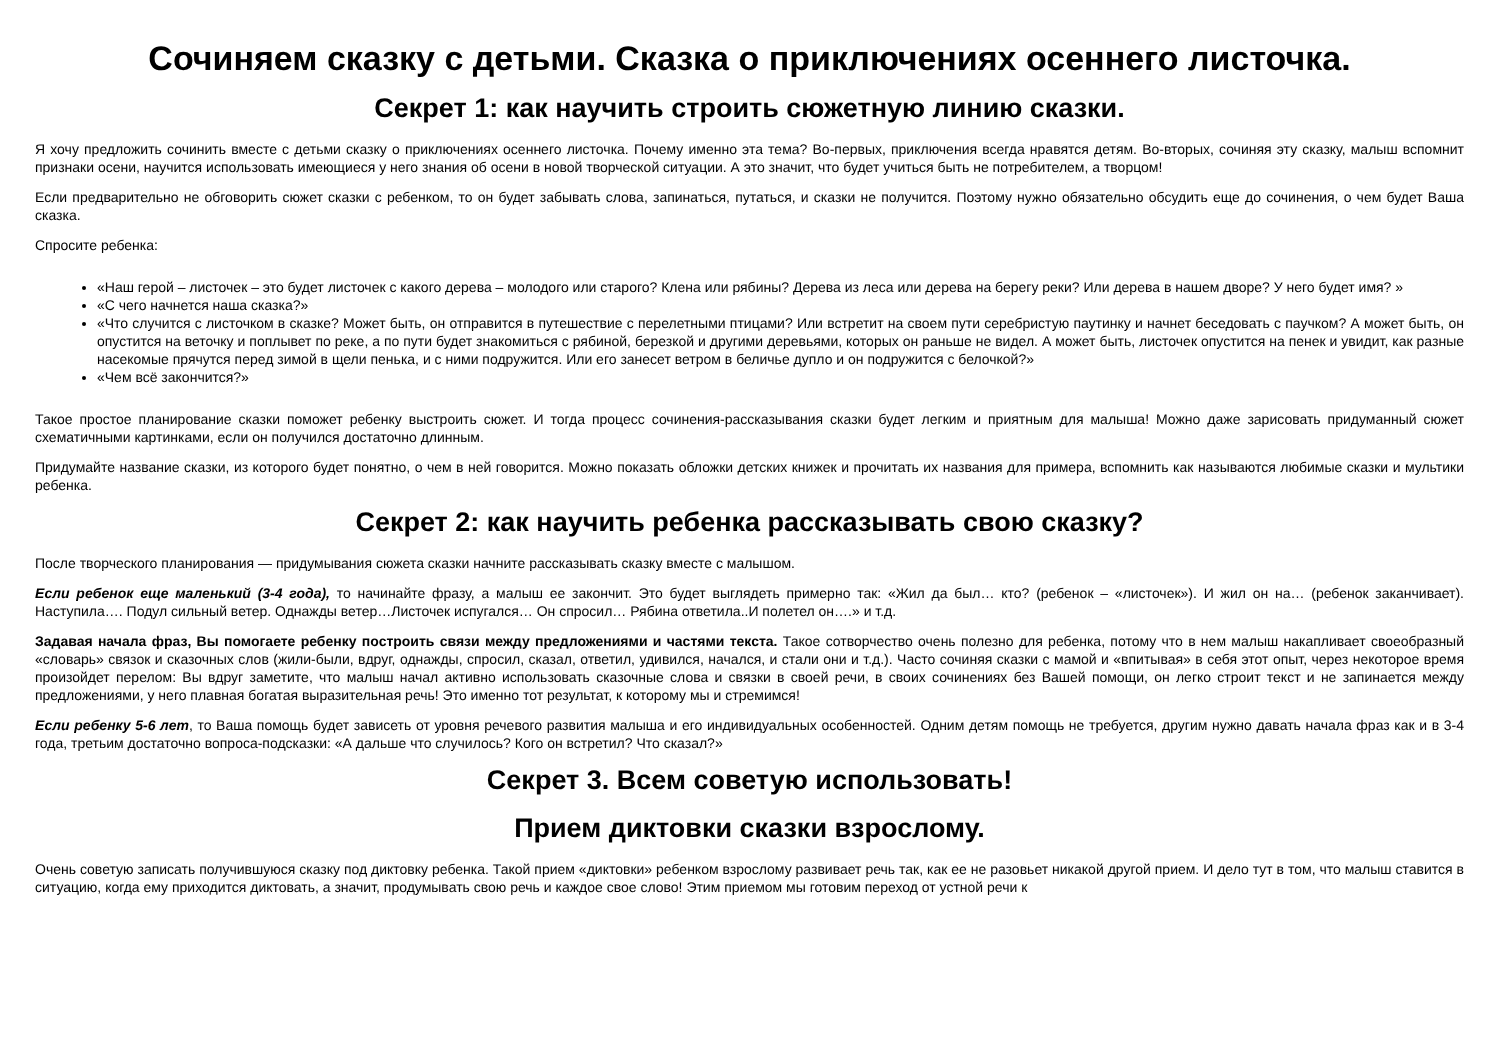Сочиняем сказку с детьми. Сказка о приключениях осеннего листочка.
Секрет 1: как научить строить сюжетную линию сказки.
Я хочу предложить сочинить вместе с детьми сказку о приключениях осеннего листочка. Почему именно эта тема? Во-первых, приключения всегда нравятся детям. Во-вторых, сочиняя эту сказку, малыш вспомнит признаки осени, научится использовать имеющиеся у него знания об осени в новой творческой ситуации. А это значит, что будет учиться быть не потребителем, а творцом!
Если предварительно не обговорить сюжет сказки с ребенком, то он будет забывать слова, запинаться, путаться, и сказки не получится. Поэтому нужно обязательно обсудить еще до сочинения, о чем будет Ваша сказка.
Спросите ребенка:
«Наш герой – листочек – это будет листочек с какого дерева – молодого или старого? Клена или рябины? Дерева из леса или дерева на берегу реки? Или дерева в нашем дворе? У него будет имя? »
«С чего начнется наша сказка?»
«Что случится с листочком в сказке? Может быть, он отправится в путешествие с перелетными птицами? Или встретит на своем пути серебристую паутинку и начнет беседовать с паучком? А может быть, он опустится на веточку и поплывет по реке, а по пути будет знакомиться с рябиной, березкой и другими деревьями, которых он раньше не видел. А может быть, листочек опустится на пенек и увидит, как разные насекомые прячутся перед зимой в щели пенька, и с ними подружится. Или его занесет ветром в беличье дупло и он подружится с белочкой?»
«Чем всё закончится?»
Такое простое планирование сказки поможет ребенку выстроить сюжет. И тогда процесс сочинения-рассказывания сказки будет легким и приятным для малыша! Можно даже зарисовать придуманный сюжет схематичными картинками, если он получился достаточно длинным.
Придумайте название сказки, из которого будет понятно, о чем в ней говорится. Можно показать обложки детских книжек и прочитать их названия для примера, вспомнить как называются любимые сказки и мультики ребенка.
Секрет 2: как научить ребенка рассказывать свою сказку?
После творческого планирования — придумывания сюжета сказки начните рассказывать сказку вместе с малышом.
Если ребенок еще маленький (3-4 года), то начинайте фразу, а малыш ее закончит. Это будет выглядеть примерно так: «Жил да был… кто? (ребенок – «листочек»). И жил он на… (ребенок заканчивает). Наступила…. Подул сильный ветер. Однажды ветер…Листочек испугался… Он спросил… Рябина ответила..И полетел он….» и т.д.
Задавая начала фраз, Вы помогаете ребенку построить связи между предложениями и частями текста. Такое сотворчество очень полезно для ребенка, потому что в нем малыш накапливает своеобразный «словарь» связок и сказочных слов (жили-были, вдруг, однажды, спросил, сказал, ответил, удивился, начался, и стали они и т.д.). Часто сочиняя сказки с мамой и «впитывая» в себя этот опыт, через некоторое время произойдет перелом: Вы вдруг заметите, что малыш начал активно использовать сказочные слова и связки в своей речи, в своих сочинениях без Вашей помощи, он легко строит текст и не запинается между предложениями, у него плавная богатая выразительная речь! Это именно тот результат, к которому мы и стремимся!
Если ребенку 5-6 лет, то Ваша помощь будет зависеть от уровня речевого развития малыша и его индивидуальных особенностей. Одним детям помощь не требуется, другим нужно давать начала фраз как и в 3-4 года, третьим достаточно вопроса-подсказки: «А дальше что случилось? Кого он встретил? Что сказал?»
Секрет 3. Всем советую использовать!
Прием диктовки сказки взрослому.
Очень советую записать получившуюся сказку под диктовку ребенка. Такой прием «диктовки» ребенком взрослому развивает речь так, как ее не разовьет никакой другой прием. И дело тут в том, что малыш ставится в ситуацию, когда ему приходится диктовать, а значит, продумывать свою речь и каждое свое слово! Этим приемом мы готовим переход от устной речи к